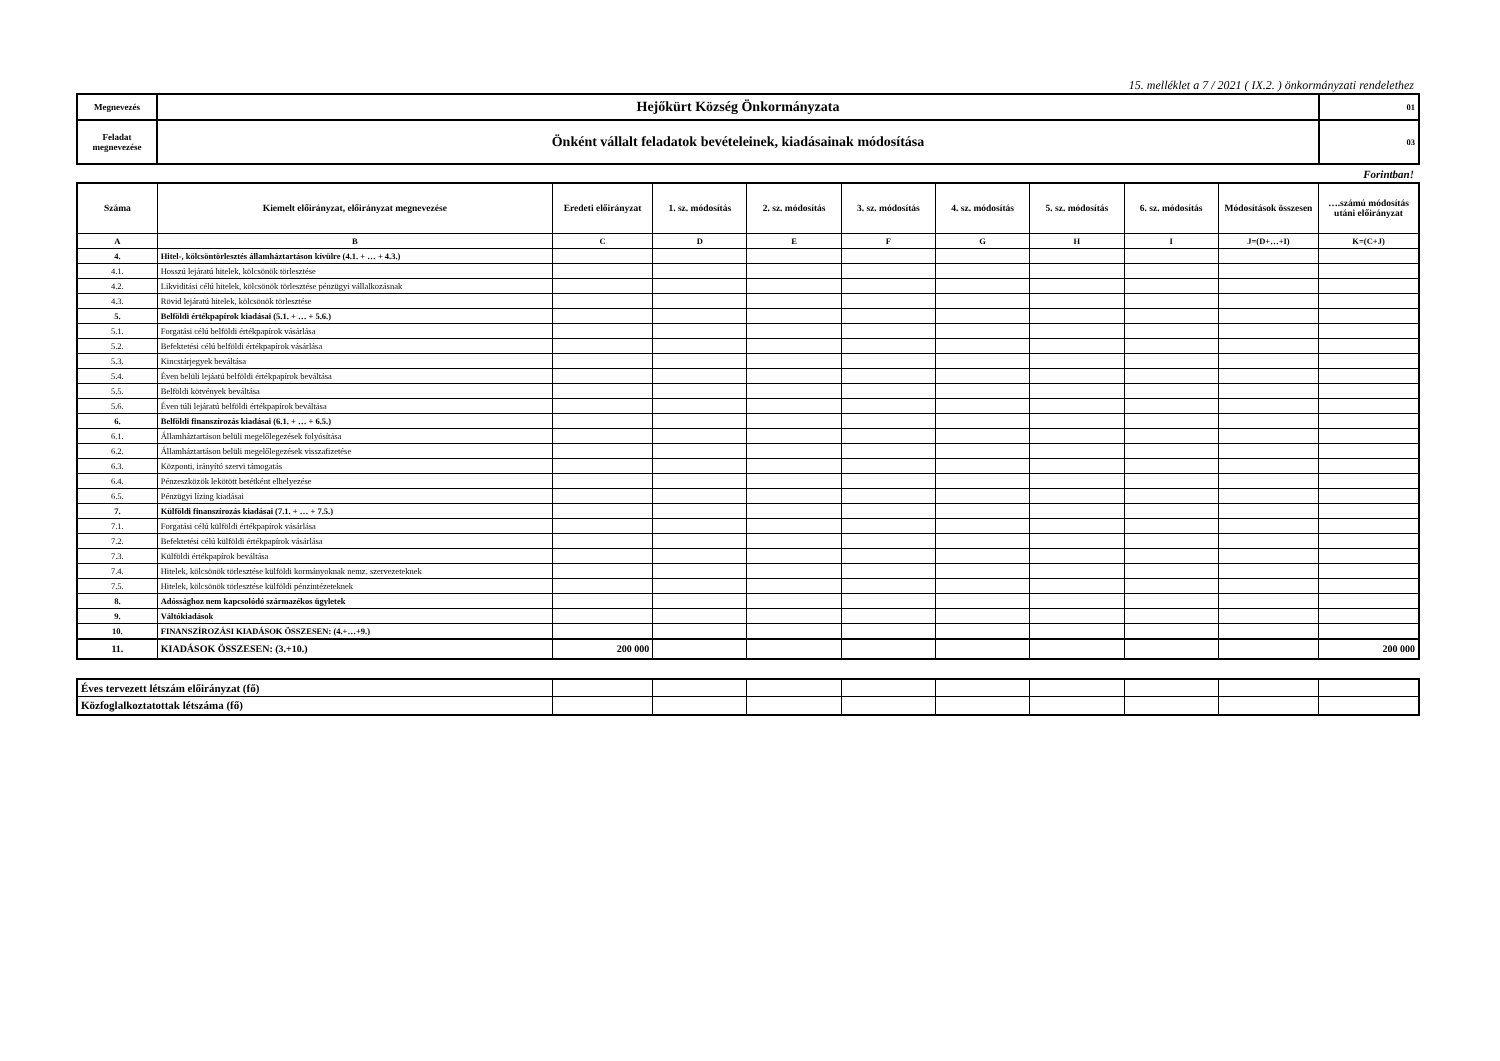15. melléklet a 7 / 2021 ( IX.2. ) önkormányzati rendelethez
| Megnevezés | Hejőkürt Község Önkormányzata | 01 |
| Feladat megnevezése | Önként vállalt feladatok bevételeinek, kiadásainak módosítása | 03 |
Forintban!
| Száma | Kiemelt előirányzat, előirányzat megnevezése | Eredeti előirányzat | 1. sz. módosítás | 2. sz. módosítás | 3. sz. módosítás | 4. sz. módosítás | 5. sz. módosítás | 6. sz. módosítás | Módosítások összesen | ….számú módosítás utáni előirányzat |
| --- | --- | --- | --- | --- | --- | --- | --- | --- | --- | --- |
| A | B | C | D | E | F | G | H | I | J=(D+…+I) | K=(C+J) |
| 4. | Hitel-, kölcsöntörlesztés államháztartáson kívülre (4.1. + … + 4.3.) | | | | | | | | | |
| 4.1. | Hosszú lejáratú hitelek, kölcsönök törlesztése | | | | | | | | | |
| 4.2. | Likviditási célú hitelek, kölcsönök törlesztése pénzügyi vállalkozásnak | | | | | | | | | |
| 4.3. | Rövid lejáratú hitelek, kölcsönök törlesztése | | | | | | | | | |
| 5. | Belföldi értékpapírok kiadásai (5.1. + … + 5.6.) | | | | | | | | | |
| 5.1. | Forgatási célú belföldi értékpapírok vásárlása | | | | | | | | | |
| 5.2. | Befektetési célú belföldi értékpapírok vásárlása | | | | | | | | | |
| 5.3. | Kincstárjegyek beváltása | | | | | | | | | |
| 5.4. | Éven belüli lejáatú belföldi értékpapírok beváltása | | | | | | | | | |
| 5.5. | Belföldi kötvények beváltása | | | | | | | | | |
| 5.6. | Éven túli lejáratú belföldi értékpapírok beváltása | | | | | | | | | |
| 6. | Belföldi finanszírozás kiadásai (6.1. + … + 6.5.) | | | | | | | | | |
| 6.1. | Államháztartáson belüli megelőlegezések folyósítása | | | | | | | | | |
| 6.2. | Államháztartáson belüli megelőlegezések visszafizetése | | | | | | | | | |
| 6.3. | Központi, irányító szervi támogatás | | | | | | | | | |
| 6.4. | Pénzeszközök lekötött betétként elhelyezése | | | | | | | | | |
| 6.5. | Pénzügyi lízing kiadásai | | | | | | | | | |
| 7. | Külföldi finanszírozás kiadásai (7.1. + … + 7.5.) | | | | | | | | | |
| 7.1. | Forgatási célú külföldi értékpapírok vásárlása | | | | | | | | | |
| 7.2. | Befektetési célú külföldi értékpapírok vásárlása | | | | | | | | | |
| 7.3. | Külföldi értékpapírok beváltása | | | | | | | | | |
| 7.4. | Hitelek, kölcsönök törlesztése külföldi kormányoknak nemz. szervezeteknek | | | | | | | | | |
| 7.5. | Hitelek, kölcsönök törlesztése külföldi pénzintézeteknek | | | | | | | | | |
| 8. | Adóssághoz nem kapcsolódó származékos ügyletek | | | | | | | | | |
| 9. | Váltókiadások | | | | | | | | | |
| 10. | FINANSZÍROZÁSI KIADÁSOK ÖSSZESEN: (4.+…+9.) | | | | | | | | | |
| 11. | KIADÁSOK ÖSSZESEN: (3.+10.) | 200 000 | | | | | | | | 200 000 |
| Éves tervezett létszám előirányzat (fő) | | | | | | | | | |
| Közfoglalkoztatottak létszáma (fő) | | | | | | | | | |